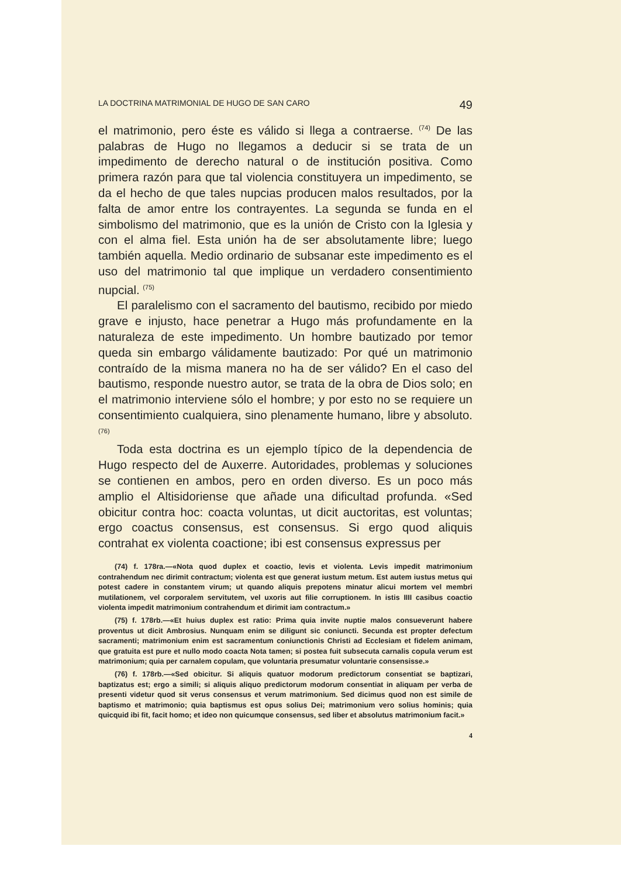LA DOCTRINA MATRIMONIAL DE HUGO DE SAN CARO 49
el matrimonio, pero éste es válido si llega a contraerse. <sup>(74)</sup> De las palabras de Hugo no llegamos a deducir si se trata de un impedimento de derecho natural o de institución positiva. Como primera razón para que tal violencia constituyera un impedimento, se da el hecho de que tales nupcias producen malos resultados, por la falta de amor entre los contrayentes. La segunda se funda en el simbolismo del matrimonio, que es la unión de Cristo con la Iglesia y con el alma fiel. Esta unión ha de ser absolutamente libre; luego también aquella. Medio ordinario de subsanar este impedimento es el uso del matrimonio tal que implique un verdadero consentimiento nupcial. <sup>(75)</sup>
El paralelismo con el sacramento del bautismo, recibido por miedo grave e injusto, hace penetrar a Hugo más profundamente en la naturaleza de este impedimento. Un hombre bautizado por temor queda sin embargo válidamente bautizado: Por qué un matrimonio contraído de la misma manera no ha de ser válido? En el caso del bautismo, responde nuestro autor, se trata de la obra de Dios solo; en el matrimonio interviene sólo el hombre; y por esto no se requiere un consentimiento cualquiera, sino plenamente humano, libre y absoluto. <sup>(76)</sup>
Toda esta doctrina es un ejemplo típico de la dependencia de Hugo respecto del de Auxerre. Autoridades, problemas y soluciones se contienen en ambos, pero en orden diverso. Es un poco más amplio el Altisidoriense que añade una dificultad profunda. «Sed obicitur contra hoc: coacta voluntas, ut dicit auctoritas, est voluntas; ergo coactus consensus, est consensus. Si ergo quod aliquis contrahat ex violenta coactione; ibi est consensus expressus per
(74) f. 178ra.—«Nota quod duplex et coactio, levis et violenta. Levis impedit matrimonium contrahendum nec dirimit contractum; violenta est que generat iustum metum. Est autem iustus metus qui potest cadere in constantem virum; ut quando aliquis prepotens minatur alicui mortem vel membri mutilationem, vel corporalem servitutem, vel uxoris aut filie corruptionem. In istis IIII casibus coactio violenta impedit matrimonium contrahendum et dirimit iam contractum.»
(75) f. 178rb.—«Et huius duplex est ratio: Prima quia invite nuptie malos consueverunt habere proventus ut dicit Ambrosius. Nunquam enim se diligunt sic coniuncti. Secunda est propter defectum sacramenti; matrimonium enim est sacramentum coniunctionis Christi ad Ecclesiam et fidelem animam, que gratuita est pure et nullo modo coacta Nota tamen; si postea fuit subsecuta carnalis copula verum est matrimonium; quia per carnalem copulam, que voluntaria presumatur voluntarie consensisse.»
(76) f. 178rb.—«Sed obicitur. Si aliquis quatuor modorum predictorum consentiat se baptizari, baptizatus est; ergo a simili; si aliquis aliquo predictorum modorum consentiat in aliquam per verba de presenti videtur quod sit verus consensus et verum matrimonium. Sed dicimus quod non est simile de baptismo et matrimonio; quia baptismus est opus solius Dei; matrimonium vero solius hominis; quia quicquid ibi fit, facit homo; et ideo non quicumque consensus, sed liber et absolutus matrimonium facit.»
4